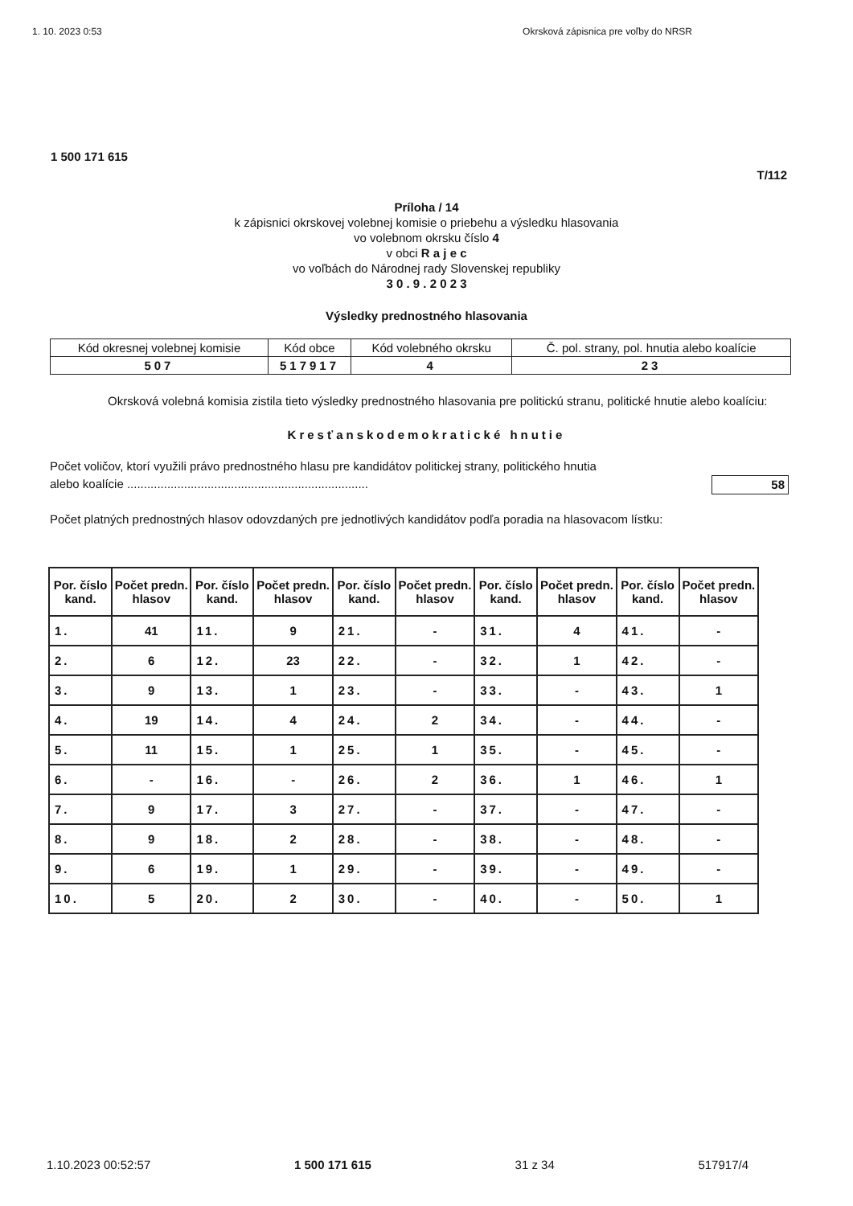1. 10. 2023 0:53 Okrsková zápisnica pre voľby do NRSR
1 500 171 615
T/112
Príloha / 14
k zápisnici okrskovej volebnej komisie o priebehu a výsledku hlasovania
vo volebnom okrsku číslo 4
v obci R a j e c
vo voľbách do Národnej rady Slovenskej republiky
3 0 . 9 . 2 0 2 3
Výsledky prednostného hlasovania
| Kód okresnej volebnej komisie | Kód obce | Kód volebného okrsku | Č. pol. strany, pol. hnutia alebo koalície |
| 507 | 517917 | 4 | 23 |
Okrsková volebná komisia zistila tieto výsledky prednostného hlasovania pre politickú stranu, politické hnutie alebo koalíciu:
Kresťanskodemokratické hnutie
Počet voličov, ktorí využili právo prednostného hlasu pre kandidátov politickej strany, politického hnutia
alebo koalície ........................................................................ 58
Počet platných prednostných hlasov odovzdaných pre jednotlivých kandidátov podľa poradia na hlasovacom lístku:
| Por. číslo kand. | Počet predn. hlasov | Por. číslo kand. | Počet predn. hlasov | Por. číslo kand. | Počet predn. hlasov | Por. číslo kand. | Počet predn. hlasov | Por. číslo kand. | Počet predn. hlasov |
| 1. | 41 | 11. | 9 | 21. | - | 31. | 4 | 41. | - |
| 2. | 6 | 12. | 23 | 22. | - | 32. | 1 | 42. | - |
| 3. | 9 | 13. | 1 | 23. | - | 33. | - | 43. | 1 |
| 4. | 19 | 14. | 4 | 24. | 2 | 34. | - | 44. | - |
| 5. | 11 | 15. | 1 | 25. | 1 | 35. | - | 45. | - |
| 6. | - | 16. | - | 26. | 2 | 36. | 1 | 46. | 1 |
| 7. | 9 | 17. | 3 | 27. | - | 37. | - | 47. | - |
| 8. | 9 | 18. | 2 | 28. | - | 38. | - | 48. | - |
| 9. | 6 | 19. | 1 | 29. | - | 39. | - | 49. | - |
| 10. | 5 | 20. | 2 | 30. | - | 40. | - | 50. | 1 |
1.10.2023 00:52:57 1 500 171 615 31 z 34 517917/4